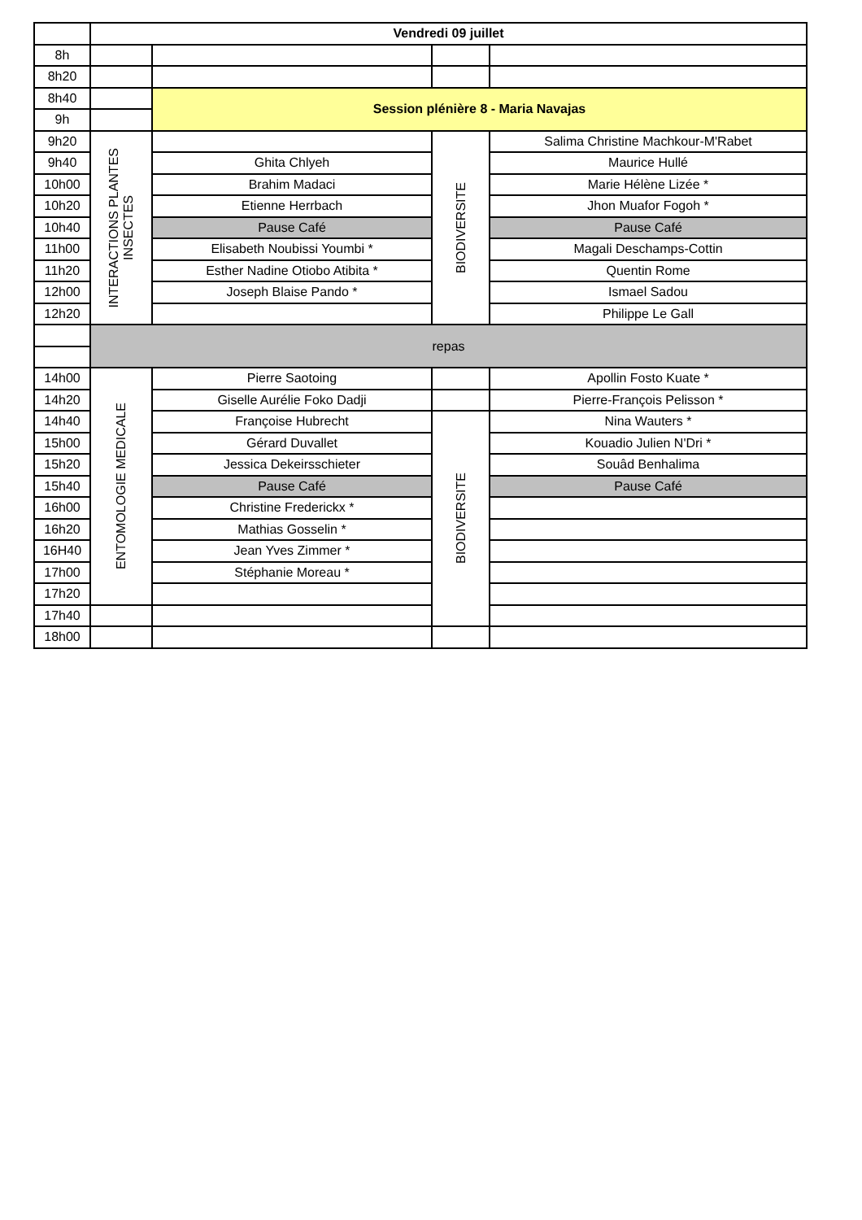| | Vendredi 09 juillet | | | |
| 8h | | | | |
| 8h20 | | | | |
| 8h40 | | Session plénière 8 - Maria Navajas | | |
| 9h | | | | |
| 9h20 | INTERACTIONS PLANTES INSECTES | | BIODIVERSITE | Salima Christine Machkour-M'Rabet |
| 9h40 | | Ghita Chlyeh | | Maurice Hullé |
| 10h00 | | Brahim Madaci | | Marie Hélène Lizée * |
| 10h20 | | Etienne Herrbach | | Jhon Muafor Fogoh * |
| 10h40 | | Pause Café | | Pause Café |
| 11h00 | | Elisabeth Noubissi Youmbi * | | Magali Deschamps-Cottin |
| 11h20 | | Esther Nadine Otiobo Atibita * | | Quentin Rome |
| 12h00 | | Joseph Blaise Pando * | | Ismael Sadou |
| 12h20 | | | | Philippe Le Gall |
| | repas | | | |
| 14h00 | ENTOMOLOGIE MEDICALE | Pierre Saotoing | | Apollin Fosto Kuate * |
| 14h20 | | Giselle Aurélie Foko Dadji | | Pierre-François Pelisson * |
| 14h40 | | Françoise Hubrecht | BIODIVERSITE | Nina Wauters * |
| 15h00 | | Gérard Duvallet | | Kouadio Julien N'Dri * |
| 15h20 | | Jessica Dekeirsschieter | | Souâd Benhalima |
| 15h40 | | Pause Café | | Pause Café |
| 16h00 | | Christine Frederickx * | | |
| 16h20 | | Mathias Gosselin * | | |
| 16H40 | | Jean Yves Zimmer * | | |
| 17h00 | | Stéphanie Moreau * | | |
| 17h20 | | | | |
| 17h40 | | | | |
| 18h00 | | | | |